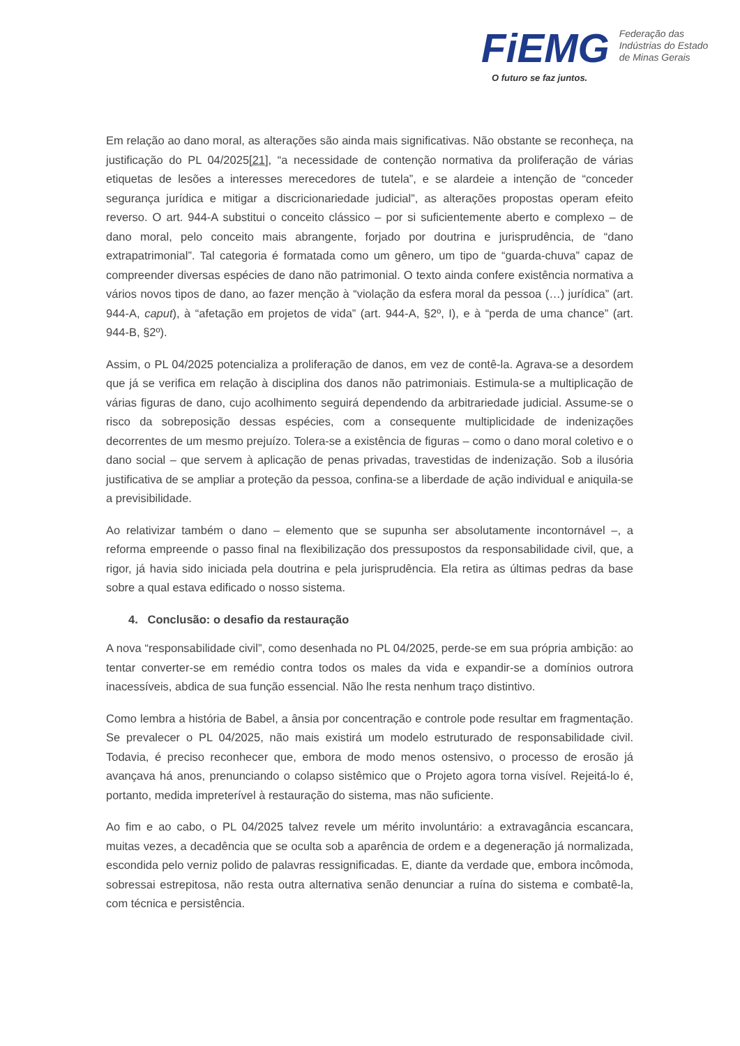FiEMG
Federação das
Indústrias do Estado
de Minas Gerais
O futuro se faz juntos.
Em relação ao dano moral, as alterações são ainda mais significativas. Não obstante se reconheça, na justificação do PL 04/2025[21], “a necessidade de contenção normativa da proliferação de várias etiquetas de lesões a interesses merecedores de tutela”, e se alardeie a intenção de “conceder segurança jurídica e mitigar a discricionariedade judicial”, as alterações propostas operam efeito reverso. O art. 944-A substitui o conceito clássico – por si suficientemente aberto e complexo – de dano moral, pelo conceito mais abrangente, forjado por doutrina e jurisprudência, de “dano extrapatrimonial”. Tal categoria é formatada como um gênero, um tipo de “guarda-chuva” capaz de compreender diversas espécies de dano não patrimonial. O texto ainda confere existência normativa a vários novos tipos de dano, ao fazer menção à “violação da esfera moral da pessoa (…) jurídica” (art. 944-A, caput), à “afetação em projetos de vida” (art. 944-A, §2º, I), e à “perda de uma chance” (art. 944-B, §2º).
Assim, o PL 04/2025 potencializa a proliferação de danos, em vez de contê-la. Agrava-se a desordem que já se verifica em relação à disciplina dos danos não patrimoniais. Estimula-se a multiplicação de várias figuras de dano, cujo acolhimento seguirá dependendo da arbitrariedade judicial. Assume-se o risco da sobreposição dessas espécies, com a consequente multiplicidade de indenizações decorrentes de um mesmo prejuízo. Tolera-se a existência de figuras – como o dano moral coletivo e o dano social – que servem à aplicação de penas privadas, travestidas de indenização. Sob a ilusória justificativa de se ampliar a proteção da pessoa, confina-se a liberdade de ação individual e aniquila-se a previsibilidade.
Ao relativizar também o dano – elemento que se supunha ser absolutamente incontornável –, a reforma empreende o passo final na flexibilização dos pressupostos da responsabilidade civil, que, a rigor, já havia sido iniciada pela doutrina e pela jurisprudência. Ela retira as últimas pedras da base sobre a qual estava edificado o nosso sistema.
4. Conclusão: o desafio da restauração
A nova “responsabilidade civil”, como desenhada no PL 04/2025, perde-se em sua própria ambição: ao tentar converter-se em remédio contra todos os males da vida e expandir-se a domínios outrora inacessíveis, abdica de sua função essencial. Não lhe resta nenhum traço distintivo.
Como lembra a história de Babel, a ânsia por concentração e controle pode resultar em fragmentação. Se prevalecer o PL 04/2025, não mais existirá um modelo estruturado de responsabilidade civil. Todavia, é preciso reconhecer que, embora de modo menos ostensivo, o processo de erosão já avançava há anos, prenunciando o colapso sistêmico que o Projeto agora torna visível. Rejeitá-lo é, portanto, medida impreterível à restauração do sistema, mas não suficiente.
Ao fim e ao cabo, o PL 04/2025 talvez revele um mérito involuntário: a extravagância escancara, muitas vezes, a decadência que se oculta sob a aparência de ordem e a degeneração já normalizada, escondida pelo verniz polido de palavras ressignificadas. E, diante da verdade que, embora incômoda, sobressai estrepitosa, não resta outra alternativa senão denunciar a ruína do sistema e combatê-la, com técnica e persistência.